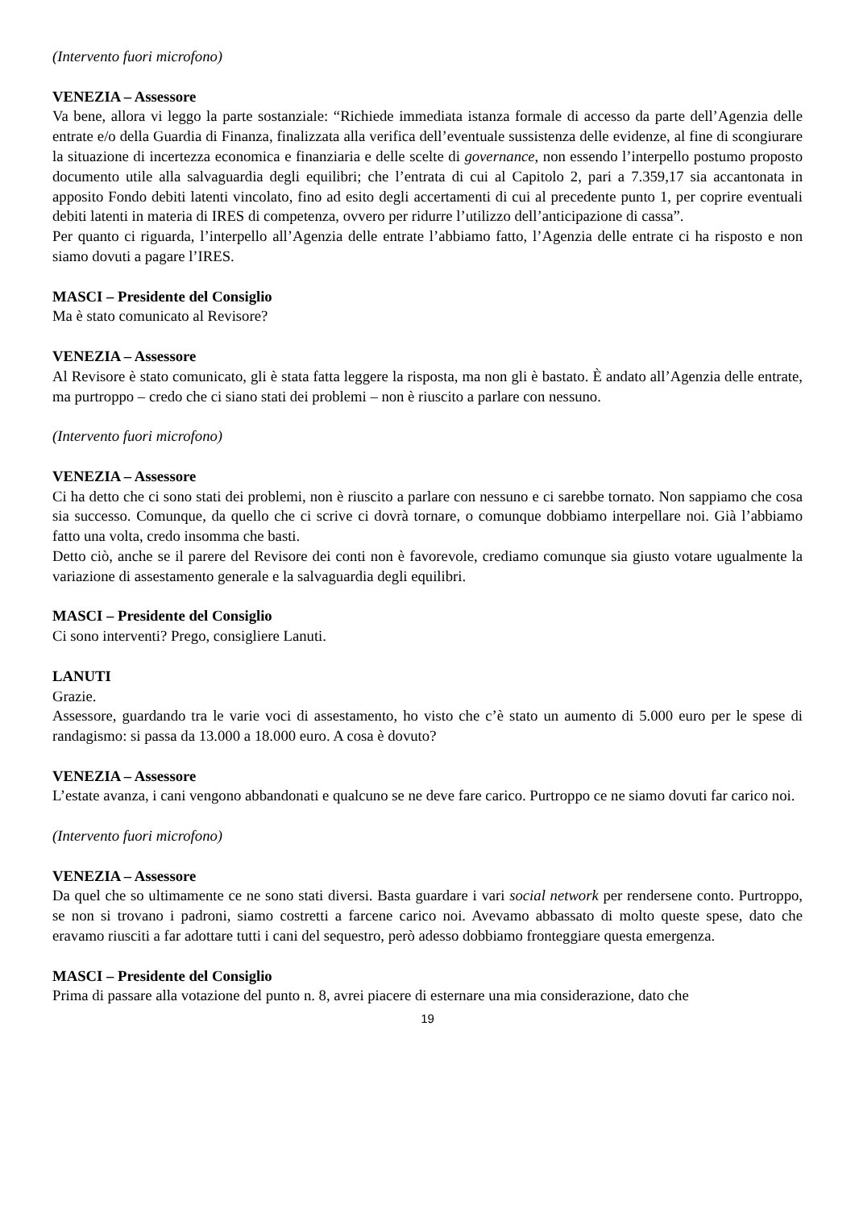(Intervento fuori microfono)
VENEZIA – Assessore
Va bene, allora vi leggo la parte sostanziale: “Richiede immediata istanza formale di accesso da parte dell’Agenzia delle entrate e/o della Guardia di Finanza, finalizzata alla verifica dell’eventuale sussistenza delle evidenze, al fine di scongiurare la situazione di incertezza economica e finanziaria e delle scelte di governance, non essendo l’interpello postumo proposto documento utile alla salvaguardia degli equilibri; che l’entrata di cui al Capitolo 2, pari a 7.359,17 sia accantonata in apposito Fondo debiti latenti vincolato, fino ad esito degli accertamenti di cui al precedente punto 1, per coprire eventuali debiti latenti in materia di IRES di competenza, ovvero per ridurre l’utilizzo dell’anticipazione di cassa”.
Per quanto ci riguarda, l’interpello all’Agenzia delle entrate l’abbiamo fatto, l’Agenzia delle entrate ci ha risposto e non siamo dovuti a pagare l’IRES.
MASCI – Presidente del Consiglio
Ma è stato comunicato al Revisore?
VENEZIA – Assessore
Al Revisore è stato comunicato, gli è stata fatta leggere la risposta, ma non gli è bastato. È andato all’Agenzia delle entrate, ma purtroppo – credo che ci siano stati dei problemi – non è riuscito a parlare con nessuno.
(Intervento fuori microfono)
VENEZIA – Assessore
Ci ha detto che ci sono stati dei problemi, non è riuscito a parlare con nessuno e ci sarebbe tornato. Non sappiamo che cosa sia successo. Comunque, da quello che ci scrive ci dovrà tornare, o comunque dobbiamo interpellare noi. Già l’abbiamo fatto una volta, credo insomma che basti.
Detto ciò, anche se il parere del Revisore dei conti non è favorevole, crediamo comunque sia giusto votare ugualmente la variazione di assestamento generale e la salvaguardia degli equilibri.
MASCI – Presidente del Consiglio
Ci sono interventi? Prego, consigliere Lanuti.
LANUTI
Grazie.
Assessore, guardando tra le varie voci di assestamento, ho visto che c’è stato un aumento di 5.000 euro per le spese di randagismo: si passa da 13.000 a 18.000 euro. A cosa è dovuto?
VENEZIA – Assessore
L’estate avanza, i cani vengono abbandonati e qualcuno se ne deve fare carico. Purtroppo ce ne siamo dovuti far carico noi.
(Intervento fuori microfono)
VENEZIA – Assessore
Da quel che so ultimamente ce ne sono stati diversi. Basta guardare i vari social network per rendersene conto. Purtroppo, se non si trovano i padroni, siamo costretti a farcene carico noi. Avevamo abbassato di molto queste spese, dato che eravamo riusciti a far adottare tutti i cani del sequestro, però adesso dobbiamo fronteggiare questa emergenza.
MASCI – Presidente del Consiglio
Prima di passare alla votazione del punto n. 8, avrei piacere di esternare una mia considerazione, dato che
19